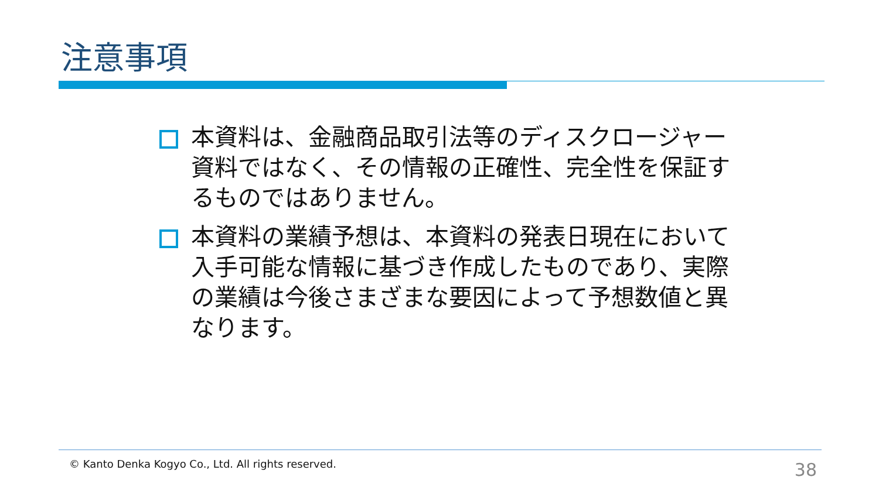注意事項
本資料は、金融商品取引法等のディスクロージャー資料ではなく、その情報の正確性、完全性を保証するものではありません。
本資料の業績予想は、本資料の発表日現在において入手可能な情報に基づき作成したものであり、実際の業績は今後さまざまな要因によって予想数値と異なります。
© Kanto Denka Kogyo Co., Ltd. All rights reserved.
38